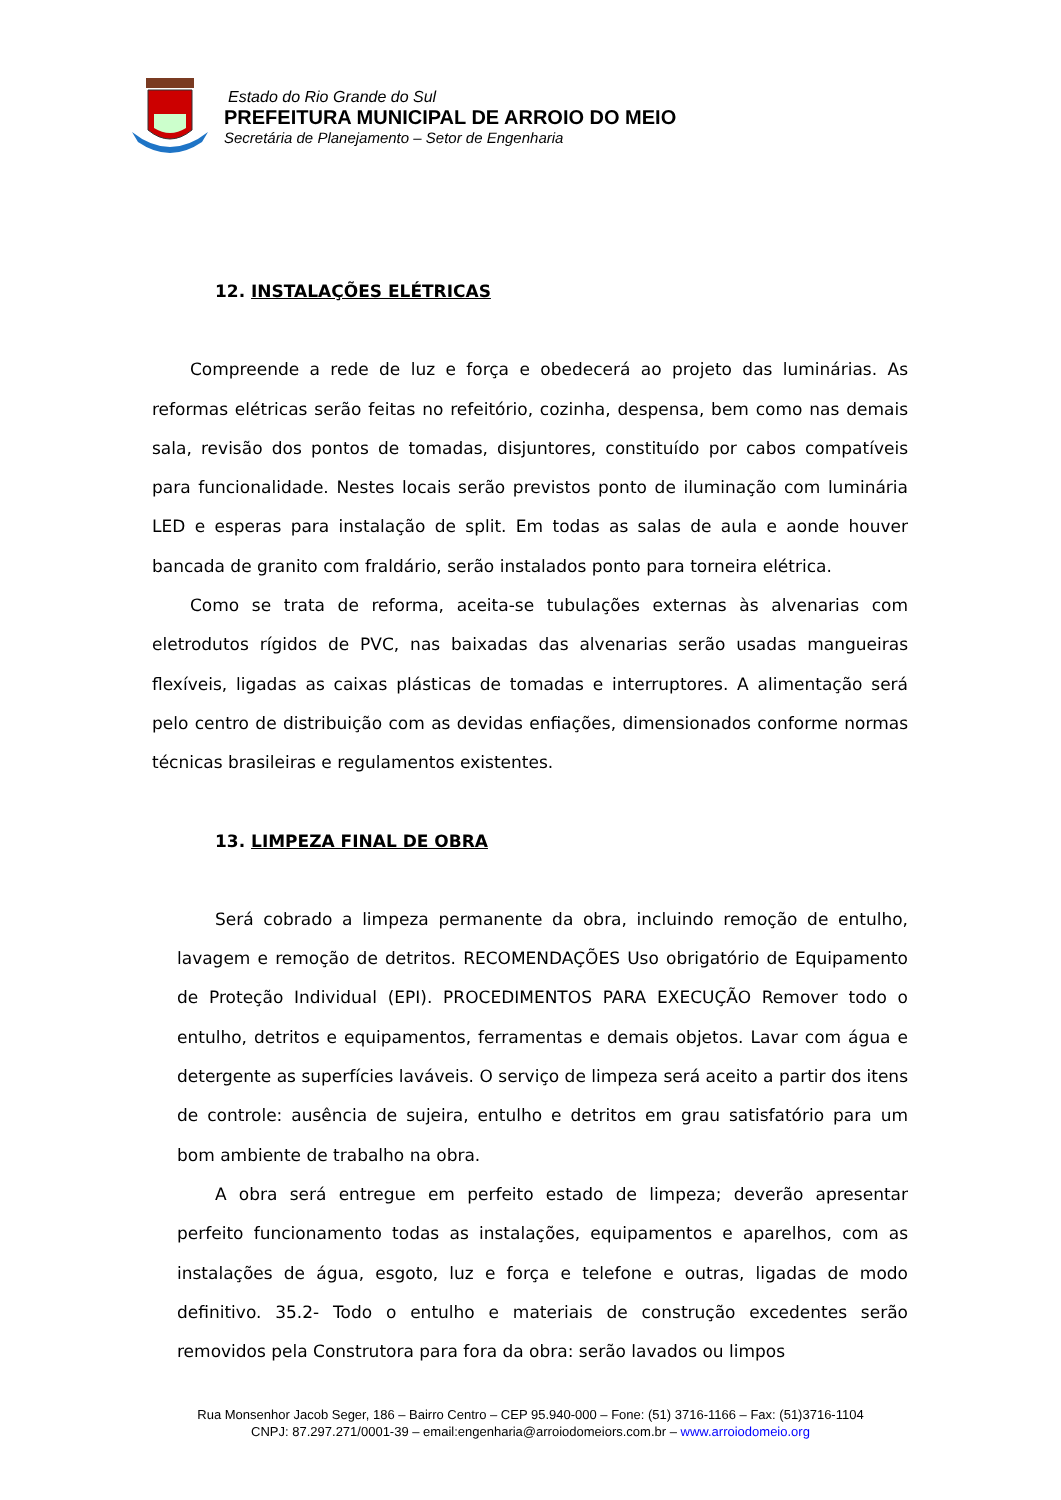Estado do Rio Grande do Sul
PREFEITURA MUNICIPAL DE ARROIO DO MEIO
Secretária de Planejamento – Setor de Engenharia
12. INSTALAÇÕES ELÉTRICAS
Compreende a rede de luz e força e obedecerá ao projeto das luminárias. As reformas elétricas serão feitas no refeitório, cozinha, despensa, bem como nas demais sala, revisão dos pontos de tomadas, disjuntores, constituído por cabos compatíveis para funcionalidade. Nestes locais serão previstos ponto de iluminação com luminária LED e esperas para instalação de split. Em todas as salas de aula e aonde houver bancada de granito com fraldário, serão instalados ponto para torneira elétrica.
Como se trata de reforma, aceita-se tubulações externas às alvenarias com eletrodutos rígidos de PVC, nas baixadas das alvenarias serão usadas mangueiras flexíveis, ligadas as caixas plásticas de tomadas e interruptores. A alimentação será pelo centro de distribuição com as devidas enfiações, dimensionados conforme normas técnicas brasileiras e regulamentos existentes.
13. LIMPEZA FINAL DE OBRA
Será cobrado a limpeza permanente da obra, incluindo remoção de entulho, lavagem e remoção de detritos. RECOMENDAÇÕES Uso obrigatório de Equipamento de Proteção Individual (EPI). PROCEDIMENTOS PARA EXECUÇÃO Remover todo o entulho, detritos e equipamentos, ferramentas e demais objetos. Lavar com água e detergente as superfícies laváveis. O serviço de limpeza será aceito a partir dos itens de controle: ausência de sujeira, entulho e detritos em grau satisfatório para um bom ambiente de trabalho na obra.
A obra será entregue em perfeito estado de limpeza; deverão apresentar perfeito funcionamento todas as instalações, equipamentos e aparelhos, com as instalações de água, esgoto, luz e força e telefone e outras, ligadas de modo definitivo. 35.2- Todo o entulho e materiais de construção excedentes serão removidos pela Construtora para fora da obra: serão lavados ou limpos
Rua Monsenhor Jacob Seger, 186 – Bairro Centro – CEP 95.940-000 – Fone: (51) 3716-1166 – Fax: (51)3716-1104
CNPJ: 87.297.271/0001-39 – email:engenharia@arroiodomeiors.com.br – www.arroiodomeio.org